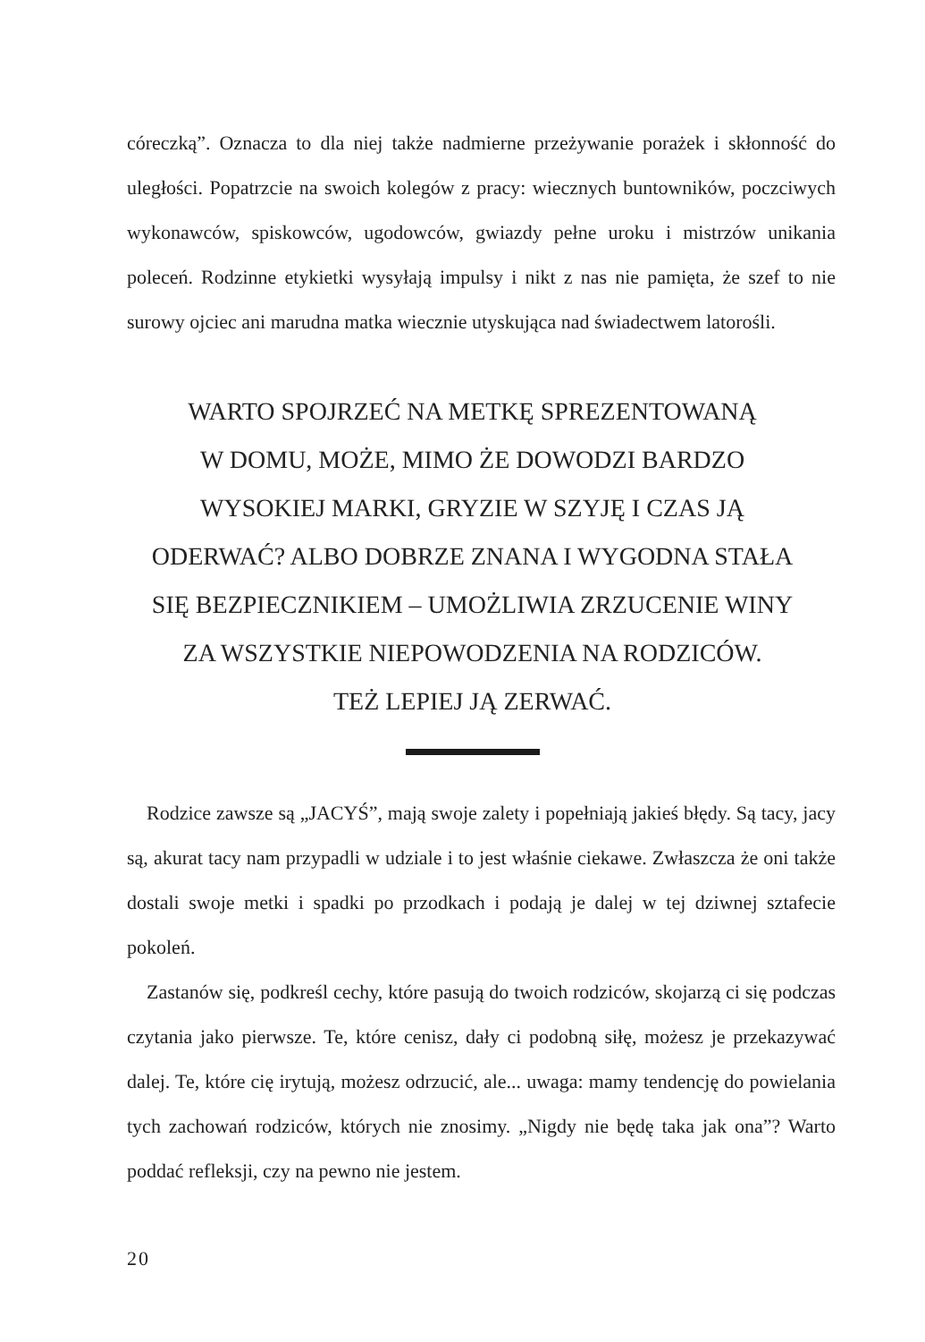córeczką”. Oznacza to dla niej także nadmierne przeżywanie porażek i skłonność do uległości. Popatrzcie na swoich kolegów z pracy: wiecznych buntowników, poczciwych wykonawców, spiskowców, ugodowców, gwiazdy pełne uroku i mistrzów unikania poleceń. Rodzinne etykietki wysyłają impulsy i nikt z nas nie pamięta, że szef to nie surowy ojciec ani marudna matka wiecznie utyskująca nad świadectwem latorośli.
WARTO SPOJRZEĆ NA METKĘ SPREZENTOWANĄ
W DOMU, MOŻE, MIMO ŻE DOWODZI BARDZO
WYSOKIEJ MARKI, GRYZIE W SZYJĘ I CZAS JĄ
ODERWAĆ? ALBO DOBRZE ZNANA I WYGODNA STAŁA
SIĘ BEZPIECZNIKIEM – UMOŻLIWIA ZRZUCENIE WINY
ZA WSZYSTKIE NIEPOWODZENIA NA RODZICÓW.
TEŻ LEPIEJ JĄ ZERWAĆ.
Rodzice zawsze są „JACYŚ”, mają swoje zalety i popełniają jakieś błędy. Są tacy, jacy są, akurat tacy nam przypadli w udziale i to jest właśnie ciekawe. Zwłaszcza że oni także dostali swoje metki i spadki po przodkach i podają je dalej w tej dziwnej sztafecie pokoleń.
Zastanów się, podkreśl cechy, które pasują do twoich rodziców, skojarzą ci się podczas czytania jako pierwsze. Te, które cenisz, dały ci podobną siłę, możesz je przekazywać dalej. Te, które cię irytują, możesz odrzucić, ale... uwaga: mamy tendencję do powielania tych zachowań rodziców, których nie znosimy. „Nigdy nie będę taka jak ona”? Warto poddać refleksji, czy na pewno nie jestem.
20